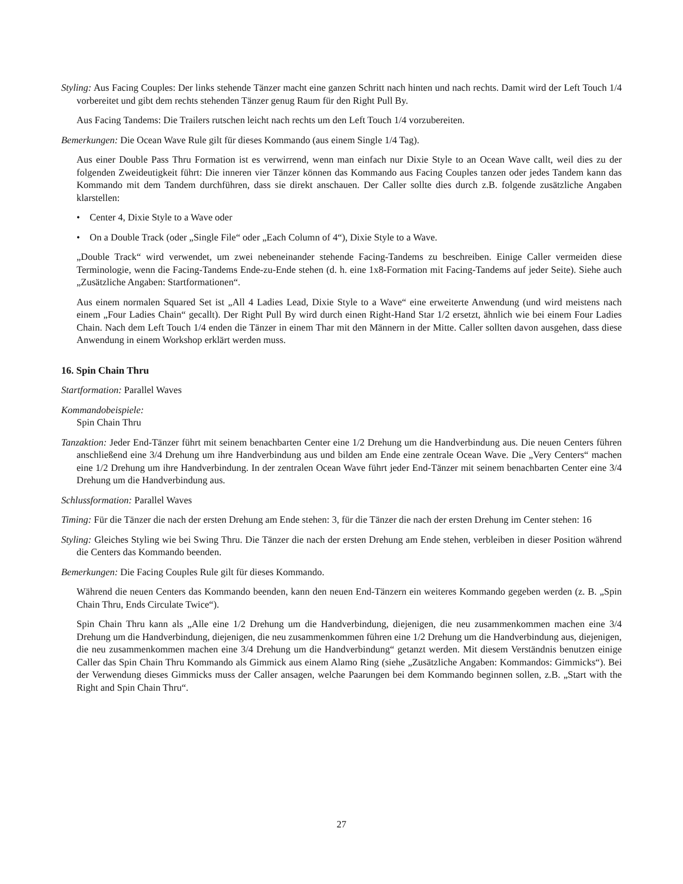Styling: Aus Facing Couples: Der links stehende Tänzer macht eine ganzen Schritt nach hinten und nach rechts. Damit wird der Left Touch 1/4 vorbereitet und gibt dem rechts stehenden Tänzer genug Raum für den Right Pull By.
Aus Facing Tandems: Die Trailers rutschen leicht nach rechts um den Left Touch 1/4 vorzubereiten.
Bemerkungen: Die Ocean Wave Rule gilt für dieses Kommando (aus einem Single 1/4 Tag).
Aus einer Double Pass Thru Formation ist es verwirrend, wenn man einfach nur Dixie Style to an Ocean Wave callt, weil dies zu der folgenden Zweideutigkeit führt: Die inneren vier Tänzer können das Kommando aus Facing Couples tanzen oder jedes Tandem kann das Kommando mit dem Tandem durchführen, dass sie direkt anschauen. Der Caller sollte dies durch z.B. folgende zusätzliche Angaben klarstellen:
• Center 4, Dixie Style to a Wave oder
• On a Double Track (oder „Single File“ oder „Each Column of 4“), Dixie Style to a Wave.
„Double Track“ wird verwendet, um zwei nebeneinander stehende Facing-Tandems zu beschreiben. Einige Caller vermeiden diese Terminologie, wenn die Facing-Tandems Ende-zu-Ende stehen (d. h. eine 1x8-Formation mit Facing-Tandems auf jeder Seite). Siehe auch „Zusätzliche Angaben: Startformationen“.
Aus einem normalen Squared Set ist „All 4 Ladies Lead, Dixie Style to a Wave“ eine erweiterte Anwendung (und wird meistens nach einem „Four Ladies Chain“ gecallt). Der Right Pull By wird durch einen Right-Hand Star 1/2 ersetzt, ähnlich wie bei einem Four Ladies Chain. Nach dem Left Touch 1/4 enden die Tänzer in einem Thar mit den Männern in der Mitte. Caller sollten davon ausgehen, dass diese Anwendung in einem Workshop erklärt werden muss.
16. Spin Chain Thru
Startformation: Parallel Waves
Kommandobeispiele:
Spin Chain Thru
Tanzaktion: Jeder End-Tänzer führt mit seinem benachbarten Center eine 1/2 Drehung um die Handverbindung aus. Die neuen Centers führen anschließend eine 3/4 Drehung um ihre Handverbindung aus und bilden am Ende eine zentrale Ocean Wave. Die „Very Centers“ machen eine 1/2 Drehung um ihre Handverbindung. In der zentralen Ocean Wave führt jeder End-Tänzer mit seinem benachbarten Center eine 3/4 Drehung um die Handverbindung aus.
Schlussformation: Parallel Waves
Timing: Für die Tänzer die nach der ersten Drehung am Ende stehen: 3, für die Tänzer die nach der ersten Drehung im Center stehen: 16
Styling: Gleiches Styling wie bei Swing Thru. Die Tänzer die nach der ersten Drehung am Ende stehen, verbleiben in dieser Position während die Centers das Kommando beenden.
Bemerkungen: Die Facing Couples Rule gilt für dieses Kommando.
Während die neuen Centers das Kommando beenden, kann den neuen End-Tänzern ein weiteres Kommando gegeben werden (z. B. „Spin Chain Thru, Ends Circulate Twice“).
Spin Chain Thru kann als „Alle eine 1/2 Drehung um die Handverbindung, diejenigen, die neu zusammenkommen machen eine 3/4 Drehung um die Handverbindung, diejenigen, die neu zusammenkommen führen eine 1/2 Drehung um die Handverbindung aus, diejenigen, die neu zusammenkommen machen eine 3/4 Drehung um die Handverbindung“ getanzt werden. Mit diesem Verständnis benutzen einige Caller das Spin Chain Thru Kommando als Gimmick aus einem Alamo Ring (siehe „Zusätzliche Angaben: Kommandos: Gimmicks“). Bei der Verwendung dieses Gimmicks muss der Caller ansagen, welche Paarungen bei dem Kommando beginnen sollen, z.B. „Start with the Right and Spin Chain Thru“.
27